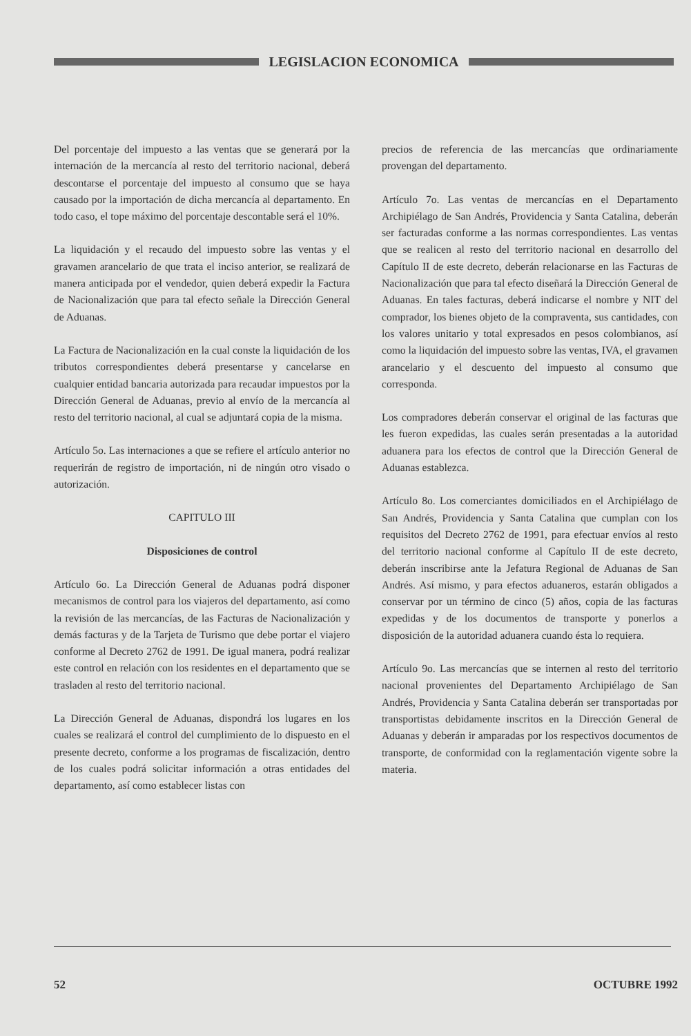LEGISLACION ECONOMICA
Del porcentaje del impuesto a las ventas que se generará por la internación de la mercancía al resto del territorio nacional, deberá descontarse el porcentaje del impuesto al consumo que se haya causado por la importación de dicha mercancía al departamento. En todo caso, el tope máximo del porcentaje descontable será el 10%.
La liquidación y el recaudo del impuesto sobre las ventas y el gravamen arancelario de que trata el inciso anterior, se realizará de manera anticipada por el vendedor, quien deberá expedir la Factura de Nacionalización que para tal efecto señale la Dirección General de Aduanas.
La Factura de Nacionalización en la cual conste la liquidación de los tributos correspondientes deberá presentarse y cancelarse en cualquier entidad bancaria autorizada para recaudar impuestos por la Dirección General de Aduanas, previo al envío de la mercancía al resto del territorio nacional, al cual se adjuntará copia de la misma.
Artículo 5o. Las internaciones a que se refiere el artículo anterior no requerirán de registro de importación, ni de ningún otro visado o autorización.
CAPITULO III
Disposiciones de control
Artículo 6o. La Dirección General de Aduanas podrá disponer mecanismos de control para los viajeros del departamento, así como la revisión de las mercancías, de las Facturas de Nacionalización y demás facturas y de la Tarjeta de Turismo que debe portar el viajero conforme al Decreto 2762 de 1991. De igual manera, podrá realizar este control en relación con los residentes en el departamento que se trasladen al resto del territorio nacional.
La Dirección General de Aduanas, dispondrá los lugares en los cuales se realizará el control del cumplimiento de lo dispuesto en el presente decreto, conforme a los programas de fiscalización, dentro de los cuales podrá solicitar información a otras entidades del departamento, así como establecer listas con
precios de referencia de las mercancías que ordinariamente provengan del departamento.
Artículo 7o. Las ventas de mercancías en el Departamento Archipiélago de San Andrés, Providencia y Santa Catalina, deberán ser facturadas conforme a las normas correspondientes. Las ventas que se realicen al resto del territorio nacional en desarrollo del Capítulo II de este decreto, deberán relacionarse en las Facturas de Nacionalización que para tal efecto diseñará la Dirección General de Aduanas. En tales facturas, deberá indicarse el nombre y NIT del comprador, los bienes objeto de la compraventa, sus cantidades, con los valores unitario y total expresados en pesos colombianos, así como la liquidación del impuesto sobre las ventas, IVA, el gravamen arancelario y el descuento del impuesto al consumo que corresponda.
Los compradores deberán conservar el original de las facturas que les fueron expedidas, las cuales serán presentadas a la autoridad aduanera para los efectos de control que la Dirección General de Aduanas establezca.
Artículo 8o. Los comerciantes domiciliados en el Archipiélago de San Andrés, Providencia y Santa Catalina que cumplan con los requisitos del Decreto 2762 de 1991, para efectuar envíos al resto del territorio nacional conforme al Capítulo II de este decreto, deberán inscribirse ante la Jefatura Regional de Aduanas de San Andrés. Así mismo, y para efectos aduaneros, estarán obligados a conservar por un término de cinco (5) años, copia de las facturas expedidas y de los documentos de transporte y ponerlos a disposición de la autoridad aduanera cuando ésta lo requiera.
Artículo 9o. Las mercancías que se internen al resto del territorio nacional provenientes del Departamento Archipiélago de San Andrés, Providencia y Santa Catalina deberán ser transportadas por transportistas debidamente inscritos en la Dirección General de Aduanas y deberán ir amparadas por los respectivos documentos de transporte, de conformidad con la reglamentación vigente sobre la materia.
52 OCTUBRE 1992